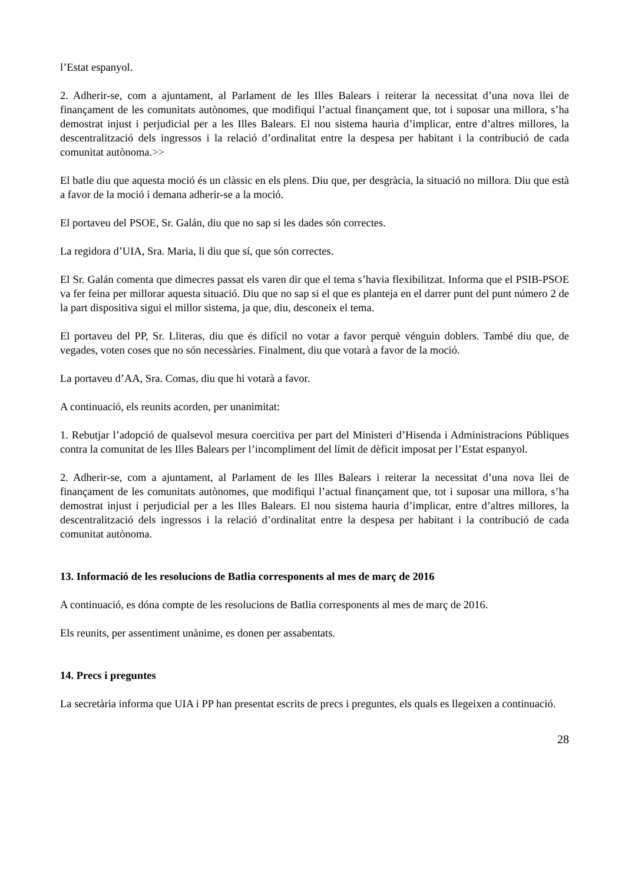l’Estat espanyol.
2. Adherir-se, com a ajuntament, al Parlament de les Illes Balears i reiterar la necessitat d’una nova llei de finançament de les comunitats autònomes, que modifiqui l’actual finançament que, tot i suposar una millora, s’ha demostrat injust i perjudicial per a les Illes Balears. El nou sistema hauria d’implicar, entre d’altres millores, la descentralització dels ingressos i la relació d’ordinalitat entre la despesa per habitant i la contribució de cada comunitat autònoma.>>
El batle diu que aquesta moció és un clàssic en els plens. Diu que, per desgràcia, la situació no millora. Diu que està a favor de la moció i demana adherir-se a la moció.
El portaveu del PSOE, Sr. Galán, diu que no sap si les dades són correctes.
La regidora d’UIA, Sra. Maria, li diu que sí, que són correctes.
El Sr. Galán comenta que dimecres passat els varen dir que el tema s’havia flexibilitzat. Informa que el PSIB-PSOE va fer feina per millorar aquesta situació. Diu que no sap si el que es planteja en el darrer punt del punt número 2 de la part dispositiva sigui el millor sistema, ja que, diu, desconeix el tema.
El portaveu del PP, Sr. Lliteras, diu que és difícil no votar a favor perquè vénguin doblers. També diu que, de vegades, voten coses que no són necessàries. Finalment, diu que votarà a favor de la moció.
La portaveu d’AA, Sra. Comas, diu que hi votarà a favor.
A continuació, els reunits acorden, per unanimitat:
1. Rebutjar l’adopció de qualsevol mesura coercitiva per part del Ministeri d’Hisenda i Administracions Públiques contra la comunitat de les Illes Balears per l’incompliment del límit de dèficit imposat per l’Estat espanyol.
2. Adherir-se, com a ajuntament, al Parlament de les Illes Balears i reiterar la necessitat d’una nova llei de finançament de les comunitats autònomes, que modifiqui l’actual finançament que, tot i suposar una millora, s’ha demostrat injust i perjudicial per a les Illes Balears. El nou sistema hauria d’implicar, entre d’altres millores, la descentralització dels ingressos i la relació d’ordinalitat entre la despesa per habitant i la contribució de cada comunitat autònoma.
13. Informació de les resolucions de Batlia corresponents al mes de març de 2016
A continuació, es dóna compte de les resolucions de Batlia corresponents al mes de març de 2016.
Els reunits, per assentiment unànime, es donen per assabentats.
14. Precs i preguntes
La secretària informa que UIA i PP han presentat escrits de precs i preguntes, els quals es llegeixen a continuació.
28